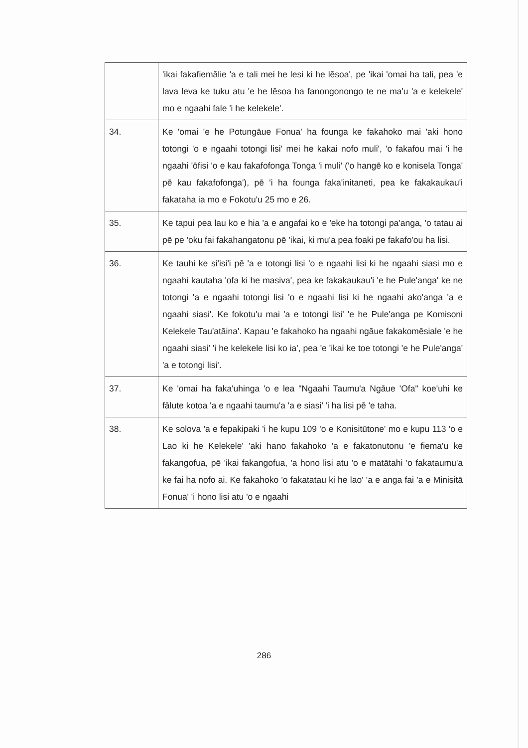| | 'ikai fakafiemālie 'a e tali mei he lesi ki he lēsoa', pe 'ikai 'omai ha tali, pea 'e lava leva ke tuku atu 'e he lēsoa ha fanongonongo te ne ma'u 'a e kelekele' mo e ngaahi fale 'i he kelekele'. |
| 34. | Ke 'omai 'e he Potungāue Fonua' ha founga ke fakahoko mai 'aki hono totongi 'o e ngaahi totongi lisi' mei he kakai nofo muli', 'o fakafou mai 'i he ngaahi 'ōfisi 'o e kau fakafofonga Tonga 'i muli' ('o hangē ko e konisela Tonga' pē kau fakafofonga'), pē 'i ha founga faka'initaneti, pea ke fakakaukau'i fakataha ia mo e Fokotu'u 25 mo e 26. |
| 35. | Ke tapui pea lau ko e hia 'a e angafai ko e 'eke ha totongi pa'anga, 'o tatau ai pē pe 'oku fai fakahangatonu pē 'ikai, ki mu'a pea foaki pe fakafo'ou ha lisi. |
| 36. | Ke tauhi ke si'isi'i pē 'a e totongi lisi 'o e ngaahi lisi ki he ngaahi siasi mo e ngaahi kautaha 'ofa ki he masiva', pea ke fakakaukau'i 'e he Pule'anga' ke ne totongi 'a e ngaahi totongi lisi 'o e ngaahi lisi ki he ngaahi ako'anga 'a e ngaahi siasi'. Ke fokotu'u mai 'a e totongi lisi' 'e he Pule'anga pe Komisoni Kelekele Tau'atāina'. Kapau 'e fakahoko ha ngaahi ngāue fakakomēsiale 'e he ngaahi siasi' 'i he kelekele lisi ko ia', pea 'e 'ikai ke toe totongi 'e he Pule'anga' 'a e totongi lisi'. |
| 37. | Ke 'omai ha faka'uhinga 'o e lea "Ngaahi Taumu'a Ngāue 'Ofa" koe'uhi ke fālute kotoa 'a e ngaahi taumu'a 'a e siasi' 'i ha lisi pē 'e taha. |
| 38. | Ke solova 'a e fepakipaki 'i he kupu 109 'o e Konisitūtone' mo e kupu 113 'o e Lao ki he Kelekele' 'aki hano fakahoko 'a e fakatonutonu 'e fiema'u ke fakangofua, pē 'ikai fakangofua, 'a hono lisi atu 'o e matātahi 'o fakataumu'a ke fai ha nofo ai. Ke fakahoko 'o fakatatau ki he lao' 'a e anga fai 'a e Minisitā Fonua' 'i hono lisi atu 'o e ngaahi |
286